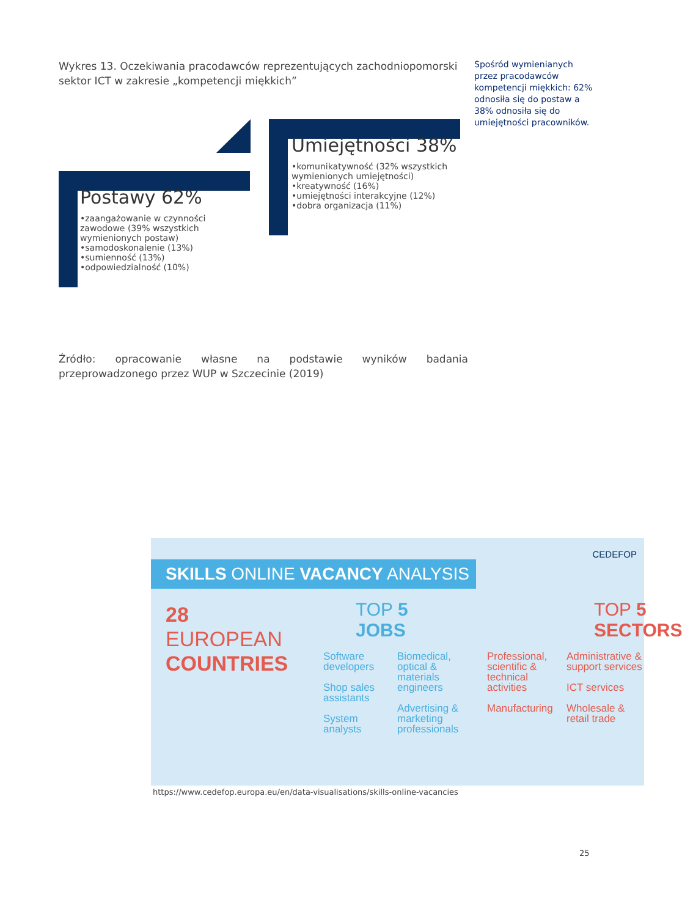Wykres 13. Oczekiwania pracodawców reprezentujących zachodniopomorski sektor ICT w zakresie „kompetencji miękkich”
Spośród wymienianych przez pracodawców kompetencji miękkich: 62% odnosiła się do postaw a 38% odnosiła się do umiejętności pracowników.
Postawy 62%
•zaangażowanie w czynności zawodowe (39% wszystkich wymienionych postaw)
•samodoskonalenie (13%)
•sumienność (13%)
•odpowiedzialność (10%)
Umiejętności 38%
•komunikatywność (32% wszystkich wymienionych umiejętności)
•kreatywność (16%)
•umiejętności interakcyjne (12%)
•dobra organizacja (11%)
Źródło: opracowanie własne na podstawie wyników badania przeprowadzonego przez WUP w Szczecinie (2019)
CEDEFOP
SKILLS ONLINE VACANCY ANALYSIS
28
EUROPEAN
COUNTRIES
TOP 5
JOBS
Software developers
Shop sales assistants
System analysts
Biomedical, optical & materials engineers
Advertising & marketing professionals
TOP 5
SECTORS
Professional, scientific & technical activities
Manufacturing
Administrative & support services
ICT services
Wholesale & retail trade
https://www.cedefop.europa.eu/en/data-visualisations/skills-online-vacancies
25